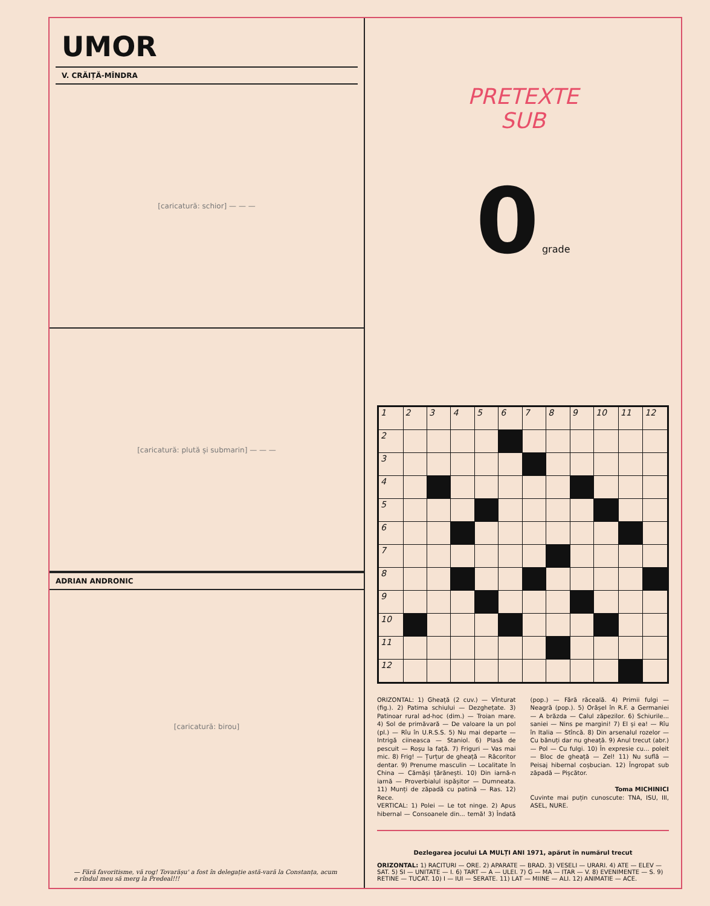UMOR
V. CRĂIȚĂ-MÎNDRA
[caricatură: schior] — — —
[caricatură: plută și submarin] — — —
ADRIAN ANDRONIC
[caricatură: birou]
— Fără favoritisme, vă rog! Tovarășu' a fost în delegație astă-vară la Constanța, acum e rîndul meu să merg la Predeal!!!
PRETEXTE
SUB
0 grade
| 1 | 2 | 3 | 4 | 5 | 6 | 7 | 8 | 9 | 10 | 11 | 12 |
| 2 | | | | | | | | | | | |
| 3 | | | | | | | | | | | |
| 4 | | | | | | | | | | | |
| 5 | | | | | | | | | | | |
| 6 | | | | | | | | | | | |
| 7 | | | | | | | | | | | |
| 8 | | | | | | | | | | | |
| 9 | | | | | | | | | | | |
| 10 | | | | | | | | | | | |
| 11 | | | | | | | | | | | |
| 12 | | | | | | | | | | | |
ORIZONTAL: 1) Gheață (2 cuv.) — Vînturat (fig.). 2) Patima schiului — Dezghețate. 3) Patinoar rural ad-hoc (dim.) — Troian mare. 4) Sol de primăvară — De valoare la un pol (pl.) — Rîu în U.R.S.S. 5) Nu mai departe — Intrigă ciineasca — Staniol. 6) Plasă de pescuit — Roșu la față. 7) Friguri — Vas mai mic. 8) Frig! — Țurțur de gheață — Răcoritor dentar. 9) Prenume masculin — Localitate în China — Cămăși țărănești. 10) Din iarnă-n iarnă — Proverbialul ispășitor — Dumneata. 11) Munți de zăpadă cu patină — Ras. 12) Rece.
VERTICAL: 1) Polei — Le tot ninge. 2) Apus hibernal — Consoanele din... temă! 3) Îndată (pop.) — Fără răceală. 4) Primii fulgi — Neagră (pop.). 5) Orășel în R.F. a Germaniei — A brăzda — Calul zăpezilor. 6) Schiurile... saniei — Nins pe margini! 7) El și ea! — Rîu în Italia — Stîncă. 8) Din arsenalul rozelor — Cu bănuți dar nu gheață. 9) Anul trecut (abr.) — Pol — Cu fulgi. 10) În expresie cu... poleit — Bloc de gheață — Zel! 11) Nu suflă — Peisaj hibernal coșbucian. 12) Îngropat sub zăpadă — Pișcător.
Toma MICHINICI
Cuvinte mai puțin cunoscute: TNA, ISU, III, ASEL, NURE.
Dezlegarea jocului LA MULȚI ANI 1971, apărut în numărul trecut
ORIZONTAL: 1) RACITURI — ORE. 2) APARATE — BRAD. 3) VESELI — URARI. 4) ATE — ELEV — SAT. 5) SI — UNITATE — I. 6) TART — A — ULEI. 7) G — MA — ITAR — V. 8) EVENIMENTE — S. 9) RETINE — TUCAT. 10) I — IUI — SERATE. 11) LAT — MIINE — ALI. 12) ANIMATIE — ACE.